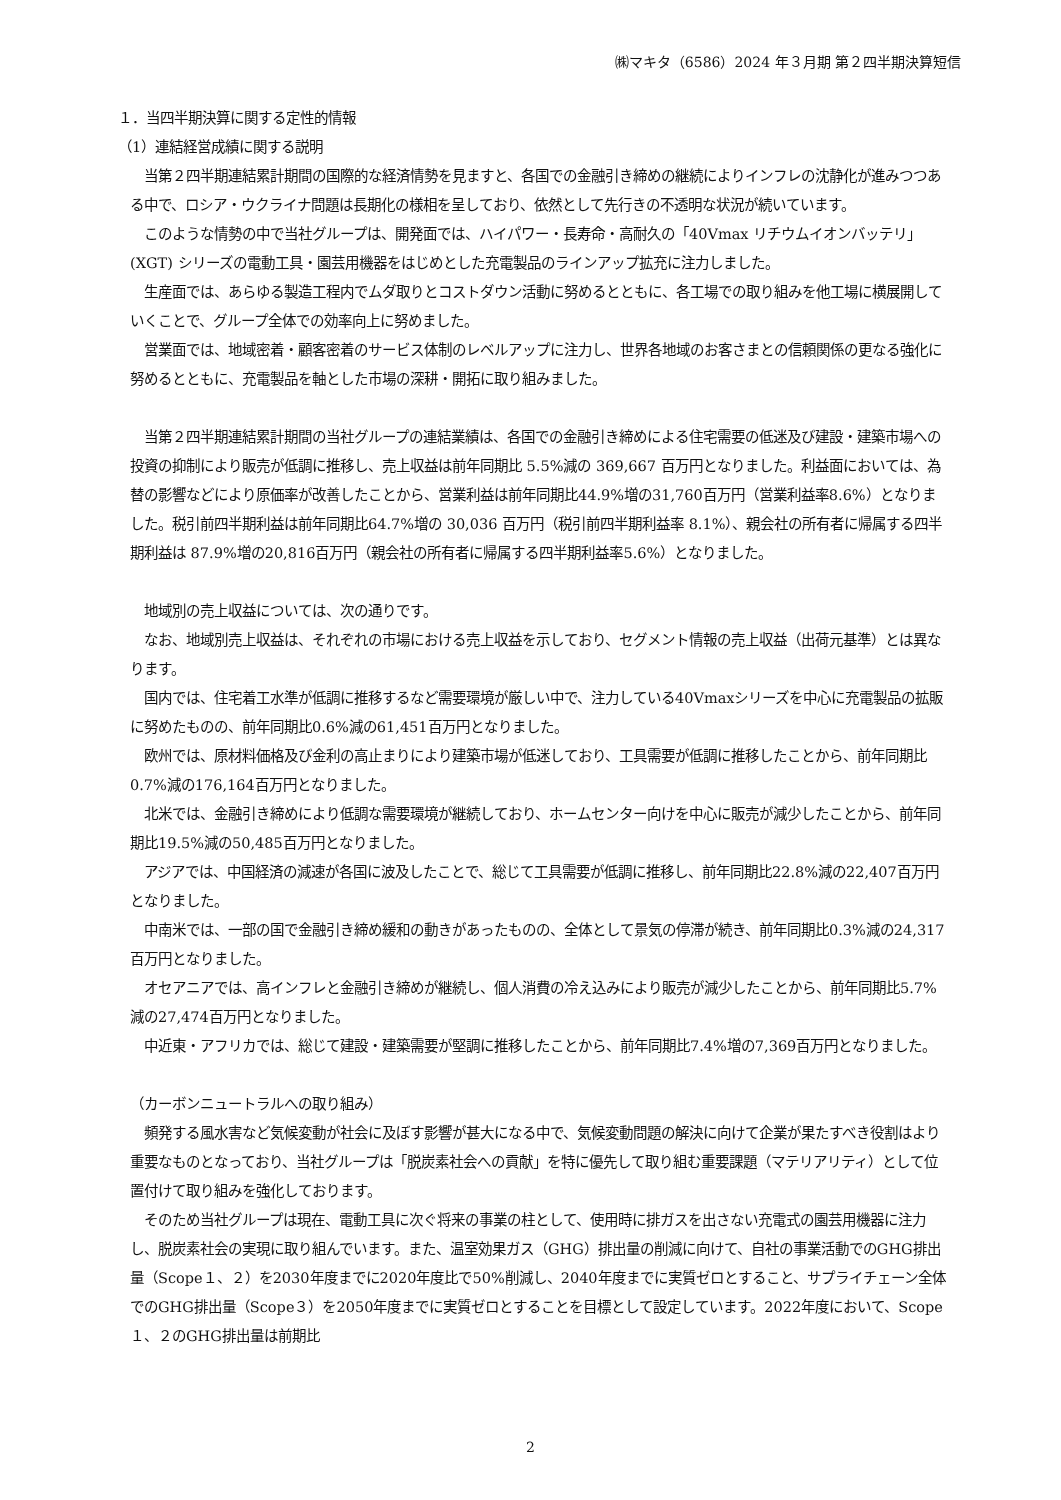㈱マキタ（6586）2024 年３月期 第２四半期決算短信
１．当四半期決算に関する定性的情報
（1）連結経営成績に関する説明
　当第２四半期連結累計期間の国際的な経済情勢を見ますと、各国での金融引き締めの継続によりインフレの沈静化が進みつつある中で、ロシア・ウクライナ問題は長期化の様相を呈しており、依然として先行きの不透明な状況が続いています。
　このような情勢の中で当社グループは、開発面では、ハイパワー・長寿命・高耐久の「40Vmax リチウムイオンバッテリ」(XGT) シリーズの電動工具・園芸用機器をはじめとした充電製品のラインアップ拡充に注力しました。
　生産面では、あらゆる製造工程内でムダ取りとコストダウン活動に努めるとともに、各工場での取り組みを他工場に横展開していくことで、グループ全体での効率向上に努めました。
　営業面では、地域密着・顧客密着のサービス体制のレベルアップに注力し、世界各地域のお客さまとの信頼関係の更なる強化に努めるとともに、充電製品を軸とした市場の深耕・開拓に取り組みました。
　当第２四半期連結累計期間の当社グループの連結業績は、各国での金融引き締めによる住宅需要の低迷及び建設・建築市場への投資の抑制により販売が低調に推移し、売上収益は前年同期比 5.5%減の 369,667 百万円となりました。利益面においては、為替の影響などにより原価率が改善したことから、営業利益は前年同期比44.9%増の31,760百万円（営業利益率8.6%）となりました。税引前四半期利益は前年同期比64.7%増の 30,036 百万円（税引前四半期利益率 8.1%）、親会社の所有者に帰属する四半期利益は 87.9%増の20,816百万円（親会社の所有者に帰属する四半期利益率5.6%）となりました。
　地域別の売上収益については、次の通りです。
　なお、地域別売上収益は、それぞれの市場における売上収益を示しており、セグメント情報の売上収益（出荷元基準）とは異なります。
　国内では、住宅着工水準が低調に推移するなど需要環境が厳しい中で、注力している40Vmaxシリーズを中心に充電製品の拡販に努めたものの、前年同期比0.6%減の61,451百万円となりました。
　欧州では、原材料価格及び金利の高止まりにより建築市場が低迷しており、工具需要が低調に推移したことから、前年同期比0.7%減の176,164百万円となりました。
　北米では、金融引き締めにより低調な需要環境が継続しており、ホームセンター向けを中心に販売が減少したことから、前年同期比19.5%減の50,485百万円となりました。
　アジアでは、中国経済の減速が各国に波及したことで、総じて工具需要が低調に推移し、前年同期比22.8%減の22,407百万円となりました。
　中南米では、一部の国で金融引き締め緩和の動きがあったものの、全体として景気の停滞が続き、前年同期比0.3%減の24,317百万円となりました。
　オセアニアでは、高インフレと金融引き締めが継続し、個人消費の冷え込みにより販売が減少したことから、前年同期比5.7%減の27,474百万円となりました。
　中近東・アフリカでは、総じて建設・建築需要が堅調に推移したことから、前年同期比7.4%増の7,369百万円となりました。
（カーボンニュートラルへの取り組み）
　頻発する風水害など気候変動が社会に及ぼす影響が甚大になる中で、気候変動問題の解決に向けて企業が果たすべき役割はより重要なものとなっており、当社グループは「脱炭素社会への貢献」を特に優先して取り組む重要課題（マテリアリティ）として位置付けて取り組みを強化しております。
　そのため当社グループは現在、電動工具に次ぐ将来の事業の柱として、使用時に排ガスを出さない充電式の園芸用機器に注力し、脱炭素社会の実現に取り組んでいます。また、温室効果ガス（GHG）排出量の削減に向けて、自社の事業活動でのGHG排出量（Scope１、２）を2030年度までに2020年度比で50%削減し、2040年度までに実質ゼロとすること、サプライチェーン全体でのGHG排出量（Scope３）を2050年度までに実質ゼロとすることを目標として設定しています。2022年度において、Scope１、２のGHG排出量は前期比
2